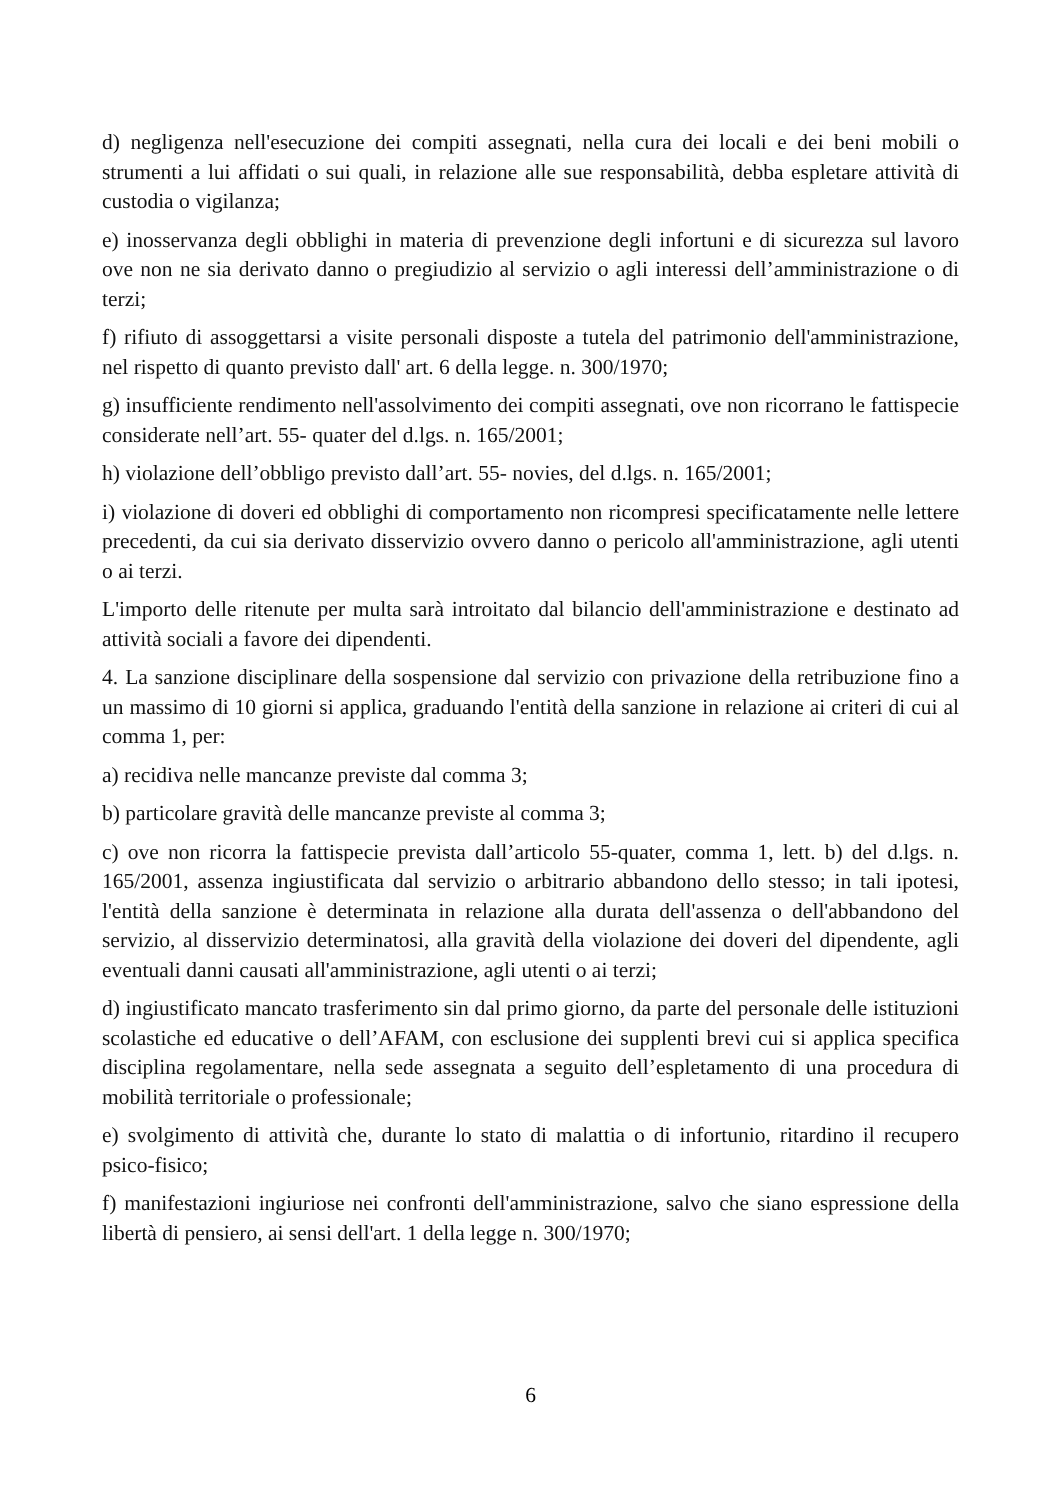d) negligenza nell'esecuzione dei compiti assegnati, nella cura dei locali e dei beni mobili o strumenti a lui affidati o sui quali, in relazione alle sue responsabilità, debba espletare attività di custodia o vigilanza;
e) inosservanza degli obblighi in materia di prevenzione degli infortuni e di sicurezza sul lavoro ove non ne sia derivato danno o pregiudizio al servizio o agli interessi dell’amministrazione o di terzi;
f) rifiuto di assoggettarsi a visite personali disposte a tutela del patrimonio dell'amministrazione, nel rispetto di quanto previsto dall' art. 6 della legge. n. 300/1970;
g) insufficiente rendimento nell'assolvimento dei compiti assegnati, ove non ricorrano le fattispecie considerate nell’art. 55- quater del d.lgs. n. 165/2001;
h) violazione dell’obbligo previsto dall’art. 55- novies, del d.lgs. n. 165/2001;
i) violazione di doveri ed obblighi di comportamento non ricompresi specificatamente nelle lettere precedenti, da cui sia derivato disservizio ovvero danno o pericolo all'amministrazione, agli utenti o ai terzi.
L'importo delle ritenute per multa sarà introitato dal bilancio dell'amministrazione e destinato ad attività sociali a favore dei dipendenti.
4. La sanzione disciplinare della sospensione dal servizio con privazione della retribuzione fino a un massimo di 10 giorni si applica, graduando l'entità della sanzione in relazione ai criteri di cui al comma 1, per:
a) recidiva nelle mancanze previste dal comma 3;
b) particolare gravità delle mancanze previste al comma 3;
c) ove non ricorra la fattispecie prevista dall’articolo 55-quater, comma 1, lett. b) del d.lgs. n. 165/2001, assenza ingiustificata dal servizio o arbitrario abbandono dello stesso; in tali ipotesi, l'entità della sanzione è determinata in relazione alla durata dell'assenza o dell'abbandono del servizio, al disservizio determinatosi, alla gravità della violazione dei doveri del dipendente, agli eventuali danni causati all'amministrazione, agli utenti o ai terzi;
d) ingiustificato mancato trasferimento sin dal primo giorno, da parte del personale delle istituzioni scolastiche ed educative o dell’AFAM, con esclusione dei supplenti brevi cui si applica specifica disciplina regolamentare, nella sede assegnata a seguito dell’espletamento di una procedura di mobilità territoriale o professionale;
e) svolgimento di attività che, durante lo stato di malattia o di infortunio, ritardino il recupero psico-fisico;
f) manifestazioni ingiuriose nei confronti dell'amministrazione, salvo che siano espressione della libertà di pensiero, ai sensi dell'art. 1 della legge n. 300/1970;
6